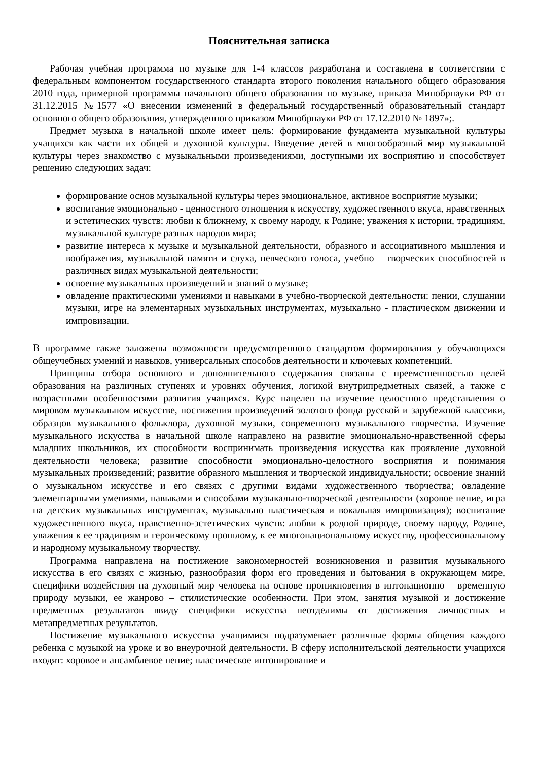Пояснительная записка
Рабочая учебная программа по музыке для 1-4 классов разработана и составлена в соответствии с федеральным компонентом государственного стандарта второго поколения начального общего образования 2010 года, примерной программы начального общего образования по музыке, приказа Минобрнауки РФ от 31.12.2015 №1577 «О внесении изменений в федеральный государственный образовательный стандарт основного общего образования, утвержденного приказом Минобрнауки РФ от 17.12.2010 № 1897»;.
Предмет музыка в начальной школе имеет цель: формирование фундамента музыкальной культуры учащихся как части их общей и духовной культуры. Введение детей в многообразный мир музыкальной культуры через знакомство с музыкальными произведениями, доступными их восприятию и способствует решению следующих задач:
формирование основ музыкальной культуры через эмоциональное, активное восприятие музыки;
воспитание эмоционально - ценностного отношения к искусству, художественного вкуса, нравственных и эстетических чувств: любви к ближнему, к своему народу, к Родине; уважения к истории, традициям, музыкальной культуре разных народов мира;
развитие интереса к музыке и музыкальной деятельности, образного и ассоциативного мышления и воображения, музыкальной памяти и слуха, певческого голоса, учебно – творческих способностей в различных видах музыкальной деятельности;
освоение музыкальных произведений и знаний о музыке;
овладение практическими умениями и навыками в учебно-творческой деятельности: пении, слушании музыки, игре на элементарных музыкальных инструментах, музыкально - пластическом движении и импровизации.
В программе также заложены возможности предусмотренного стандартом формирования у обучающихся общеучебных умений и навыков, универсальных способов деятельности и ключевых компетенций.
Принципы отбора основного и дополнительного содержания связаны с преемственностью целей образования на различных ступенях и уровнях обучения, логикой внутрипредметных связей, а также с возрастными особенностями развития учащихся. Курс нацелен на изучение целостного представления о мировом музыкальном искусстве, постижения произведений золотого фонда русской и зарубежной классики, образцов музыкального фольклора, духовной музыки, современного музыкального творчества. Изучение музыкального искусства в начальной школе направлено на развитие эмоционально-нравственной сферы младших школьников, их способности воспринимать произведения искусства как проявление духовной деятельности человека; развитие способности эмоционально-целостного восприятия и понимания музыкальных произведений; развитие образного мышления и творческой индивидуальности; освоение знаний о музыкальном искусстве и его связях с другими видами художественного творчества; овладение элементарными умениями, навыками и способами музыкально-творческой деятельности (хоровое пение, игра на детских музыкальных инструментах, музыкально пластическая и вокальная импровизация); воспитание художественного вкуса, нравственно-эстетических чувств: любви к родной природе, своему народу, Родине, уважения к ее традициям и героическому прошлому, к ее многонациональному искусству, профессиональному и народному музыкальному творчеству.
Программа направлена на постижение закономерностей возникновения и развития музыкального искусства в его связях с жизнью, разнообразия форм его проведения и бытования в окружающем мире, специфики воздействия на духовный мир человека на основе проникновения в интонационно – временную природу музыки, ее жанрово – стилистические особенности. При этом, занятия музыкой и достижение предметных результатов ввиду специфики искусства неотделимы от достижения личностных и метапредметных результатов.
Постижение музыкального искусства учащимися подразумевает различные формы общения каждого ребенка с музыкой на уроке и во внеурочной деятельности. В сферу исполнительской деятельности учащихся входят: хоровое и ансамблевое пение; пластическое интонирование и